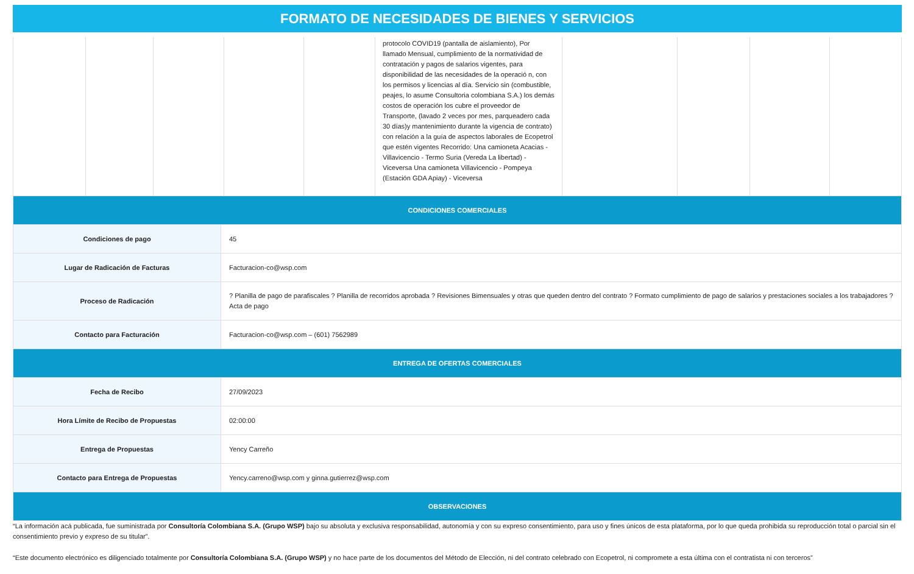FORMATO DE NECESIDADES DE BIENES Y SERVICIOS
| | | | | | protocolo COVID19 (pantalla de aislamiento), Por llamado Mensual, cumplimiento de la normatividad de contratación y pagos de salarios vigentes, para disponibilidad de las necesidades de la operació n, con los permisos y licencias al día. Servicio sin (combustible, peajes, lo asume Consultoria colombiana S.A.) los demás costos de operación los cubre el proveedor de Transporte, (lavado 2 veces por mes, parqueadero cada 30 días)y mantenimiento durante la vigencia de contrato) con relación a la guía de aspectos laborales de Ecopetrol que estén vigentes Recorrido: Una camioneta Acacias - Villavicencio - Termo Suria (Vereda La libertad) - Viceversa Una camioneta Villavicencio - Pompeya (Estación GDA Apiay) - Viceversa | | | | |
| CONDICIONES COMERCIALES | |
| Condiciones de pago | 45 |
| Lugar de Radicación de Facturas | Facturacion-co@wsp.com |
| Proceso de Radicación | ? Planilla de pago de parafiscales ? Planilla de recorridos aprobada ? Revisiones Bimensuales y otras que queden dentro del contrato ? Formato cumplimiento de pago de salarios y prestaciones sociales a los trabajadores ? Acta de pago |
| Contacto para Facturación | Facturacion-co@wsp.com – (601) 7562989 |
| ENTREGA DE OFERTAS COMERCIALES | |
| Fecha de Recibo | 27/09/2023 |
| Hora Límite de Recibo de Propuestas | 02:00:00 |
| Entrega de Propuestas | Yency Carreño |
| Contacto para Entrega de Propuestas | Yency.carreno@wsp.com y ginna.gutierrez@wsp.com |
| OBSERVACIONES | |
“La información acá publicada, fue suministrada por Consultoría Colombiana S.A. (Grupo WSP) bajo su absoluta y exclusiva responsabilidad, autonomía y con su expreso consentimiento, para uso y fines únicos de esta plataforma, por lo que queda prohibida su reproducción total o parcial sin el consentimiento previo y expreso de su titular”.
“Este documento electrónico es diligenciado totalmente por Consultoría Colombiana S.A. (Grupo WSP) y no hace parte de los documentos del Método de Elección, ni del contrato celebrado con Ecopetrol, ni compromete a esta última con el contratista ni con terceros”